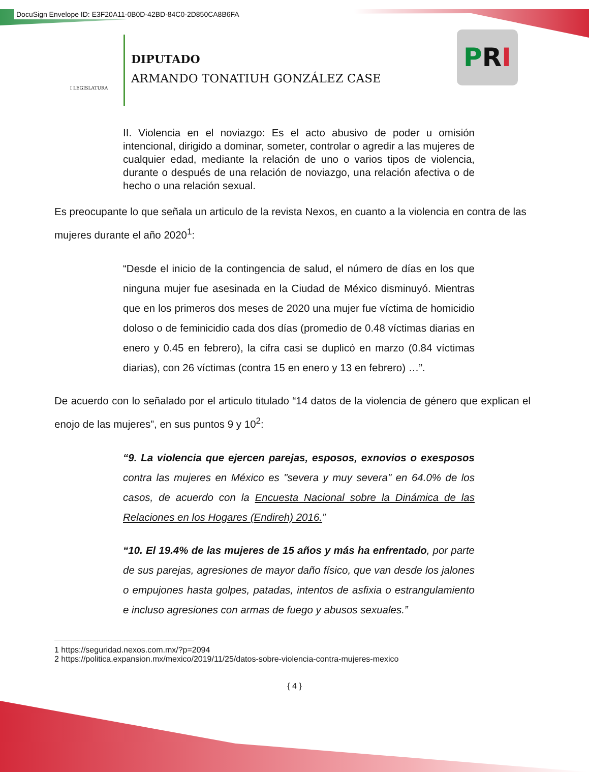DocuSign Envelope ID: E3F20A11-0B0D-42BD-84C0-2D850CA8B6FA
I LEGISLATURA
DIPUTADO
ARMANDO TONATIUH GONZÁLEZ CASE
PRI
II. Violencia en el noviazgo: Es el acto abusivo de poder u omisión intencional, dirigido a dominar, someter, controlar o agredir a las mujeres de cualquier edad, mediante la relación de uno o varios tipos de violencia, durante o después de una relación de noviazgo, una relación afectiva o de hecho o una relación sexual.
Es preocupante lo que señala un articulo de la revista Nexos, en cuanto a la violencia en contra de las mujeres durante el año 2020<sup>1</sup>:
“Desde el inicio de la contingencia de salud, el número de días en los que ninguna mujer fue asesinada en la Ciudad de México disminuyó. Mientras que en los primeros dos meses de 2020 una mujer fue víctima de homicidio doloso o de feminicidio cada dos días (promedio de 0.48 víctimas diarias en enero y 0.45 en febrero), la cifra casi se duplicó en marzo (0.84 víctimas diarias), con 26 víctimas (contra 15 en enero y 13 en febrero) …”.
De acuerdo con lo señalado por el articulo titulado “14 datos de la violencia de género que explican el enojo de las mujeres”, en sus puntos 9 y 10<sup>2</sup>:
“9. La violencia que ejercen parejas, esposos, exnovios o exesposos contra las mujeres en México es "severa y muy severa" en 64.0% de los casos, de acuerdo con la Encuesta Nacional sobre la Dinámica de las Relaciones en los Hogares (Endireh) 2016.”
“10. El 19.4% de las mujeres de 15 años y más ha enfrentado, por parte de sus parejas, agresiones de mayor daño físico, que van desde los jalones o empujones hasta golpes, patadas, intentos de asfixia o estrangulamiento e incluso agresiones con armas de fuego y abusos sexuales.”
1 https://seguridad.nexos.com.mx/?p=2094
2 https://politica.expansion.mx/mexico/2019/11/25/datos-sobre-violencia-contra-mujeres-mexico
{ 4 }